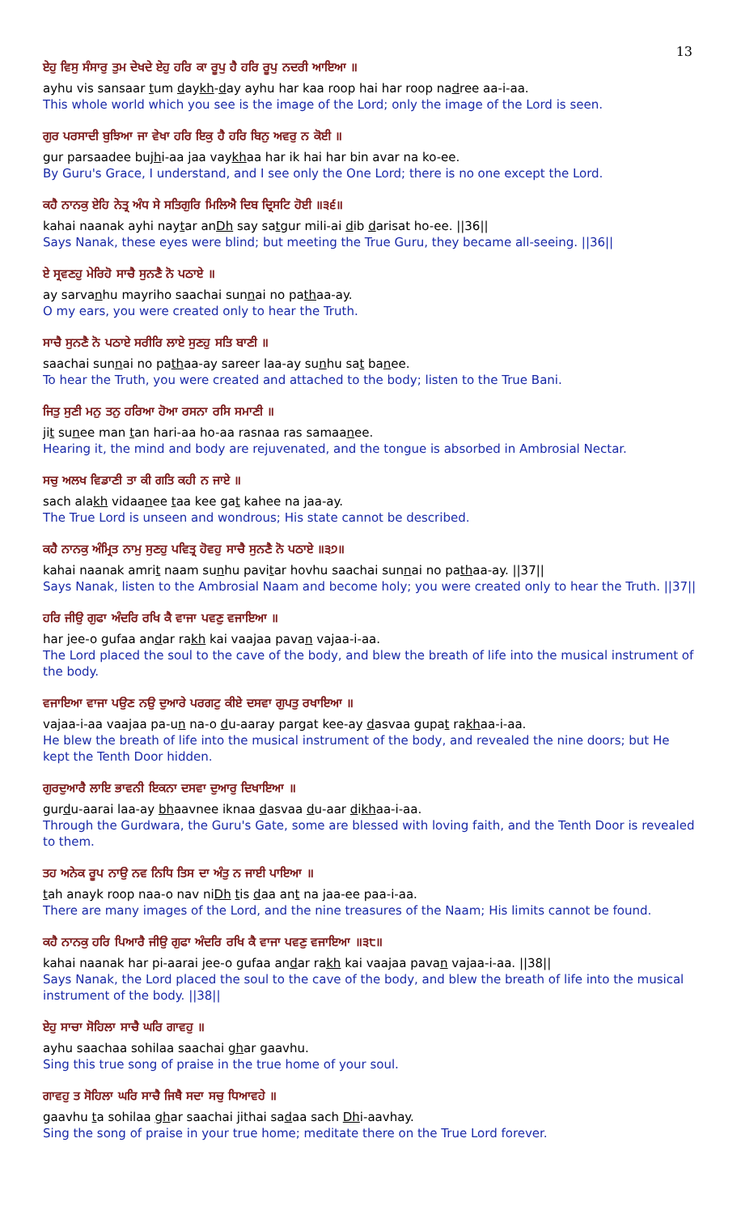13
ਏਹੁ ਵਿਸੁ ਸੰਸਾਰੁ ਤੁਮ ਦੇਖਦੇ ਏਹੁ ਹਰਿ ਕਾ ਰੂਪੁ ਹੈ ਹਰਿ ਰੂਪੁ ਨਦਰੀ ਆਇਆ ॥
ayhu vis sansaar tum daykh-day ayhu har kaa roop hai har roop nadree aa-i-aa.
This whole world which you see is the image of the Lord; only the image of the Lord is seen.
ਗੁਰ ਪਰਸਾਦੀ ਬੁਝਿਆ ਜਾ ਵੇਖਾ ਹਰਿ ਇਕੁ ਹੈ ਹਰਿ ਬਿਨੁ ਅਵਰੁ ਨ ਕੋਈ ॥
gur parsaadee bujhi-aa jaa vaykhaa har ik hai har bin avar na ko-ee.
By Guru's Grace, I understand, and I see only the One Lord; there is no one except the Lord.
ਕਹੈ ਨਾਨਕੁ ਏਹਿ ਨੇਤ੍ਰ ਅੰਧ ਸੇ ਸਤਿਗੁਰਿ ਮਿਲਿਐ ਦਿਬ ਦ੍ਰਿਸਟਿ ਹੋਈ ॥੩੬॥
kahai naanak ayhi naytar anDh say satgur mili-ai dib darisat ho-ee. ||36||
Says Nanak, these eyes were blind; but meeting the True Guru, they became all-seeing. ||36||
ਏ ਸ੍ਰਵਣਹੁ ਮੇਰਿਹੋ ਸਾਚੈ ਸੁਨਣੈ ਨੋ ਪਠਾਏ ॥
ay sarvanhu mayriho saachai sunnai no pathaa-ay.
O my ears, you were created only to hear the Truth.
ਸਾਚੈ ਸੁਨਣੈ ਨੋ ਪਠਾਏ ਸਰੀਰਿ ਲਾਏ ਸੁਣਹੁ ਸਤਿ ਬਾਣੀ ॥
saachai sunnai no pathaa-ay sareer laa-ay sunhu sat banee.
To hear the Truth, you were created and attached to the body; listen to the True Bani.
ਜਿਤੁ ਸੁਣੀ ਮਨੁ ਤਨੁ ਹਰਿਆ ਹੋਆ ਰਸਨਾ ਰਸਿ ਸਮਾਣੀ ॥
jit sunee man tan hari-aa ho-aa rasnaa ras samaanee.
Hearing it, the mind and body are rejuvenated, and the tongue is absorbed in Ambrosial Nectar.
ਸਚੁ ਅਲਖ ਵਿਡਾਣੀ ਤਾ ਕੀ ਗਤਿ ਕਹੀ ਨ ਜਾਏ ॥
sach alakh vidaanee taa kee gat kahee na jaa-ay.
The True Lord is unseen and wondrous; His state cannot be described.
ਕਹੈ ਨਾਨਕੁ ਅੰਮ੍ਰਿਤ ਨਾਮੁ ਸੁਣਹੁ ਪਵਿਤ੍ਰ ਹੋਵਹੁ ਸਾਚੈ ਸੁਨਣੈ ਨੋ ਪਠਾਏ ॥੩੭॥
kahai naanak amrit naam sunhu pavitar hovhu saachai sunnai no pathaa-ay. ||37||
Says Nanak, listen to the Ambrosial Naam and become holy; you were created only to hear the Truth. ||37||
ਹਰਿ ਜੀਉ ਗੁਫਾ ਅੰਦਰਿ ਰਖਿ ਕੈ ਵਾਜਾ ਪਵਣੁ ਵਜਾਇਆ ॥
har jee-o gufaa andar rakh kai vaajaa pavan vajaa-i-aa.
The Lord placed the soul to the cave of the body, and blew the breath of life into the musical instrument of the body.
ਵਜਾਇਆ ਵਾਜਾ ਪਉਣ ਨਉ ਦੁਆਰੇ ਪਰਗਟੁ ਕੀਏ ਦਸਵਾ ਗੁਪਤੁ ਰਖਾਇਆ ॥
vajaa-i-aa vaajaa pa-un na-o du-aaray pargat kee-ay dasvaa gupat rakhaa-i-aa.
He blew the breath of life into the musical instrument of the body, and revealed the nine doors; but He kept the Tenth Door hidden.
ਗੁਰਦੁਆਰੈ ਲਾਇ ਭਾਵਨੀ ਇਕਨਾ ਦਸਵਾ ਦੁਆਰੁ ਦਿਖਾਇਆ ॥
gurdu-aarai laa-ay bhaavnee iknaa dasvaa du-aar dikhaa-i-aa.
Through the Gurdwara, the Guru's Gate, some are blessed with loving faith, and the Tenth Door is revealed to them.
ਤਹ ਅਨੇਕ ਰੂਪ ਨਾਉ ਨਵ ਨਿਧਿ ਤਿਸ ਦਾ ਅੰਤੁ ਨ ਜਾਈ ਪਾਇਆ ॥
tah anayk roop naa-o nav niDh tis daa ant na jaa-ee paa-i-aa.
There are many images of the Lord, and the nine treasures of the Naam; His limits cannot be found.
ਕਹੈ ਨਾਨਕੁ ਹਰਿ ਪਿਆਰੈ ਜੀਉ ਗੁਫਾ ਅੰਦਰਿ ਰਖਿ ਕੈ ਵਾਜਾ ਪਵਣੁ ਵਜਾਇਆ ॥੩੮॥
kahai naanak har pi-aarai jee-o gufaa andar rakh kai vaajaa pavan vajaa-i-aa. ||38||
Says Nanak, the Lord placed the soul to the cave of the body, and blew the breath of life into the musical instrument of the body. ||38||
ਏਹੁ ਸਾਚਾ ਸੋਹਿਲਾ ਸਾਚੈ ਘਰਿ ਗਾਵਹੁ ॥
ayhu saachaa sohilaa saachai ghar gaavhu.
Sing this true song of praise in the true home of your soul.
ਗਾਵਹੁ ਤ ਸੋਹਿਲਾ ਘਰਿ ਸਾਚੈ ਜਿਥੈ ਸਦਾ ਸਚੁ ਧਿਆਵਹੇ ॥
gaavhu ta sohilaa ghar saachai jithai sadaa sach Dhi-aavhay.
Sing the song of praise in your true home; meditate there on the True Lord forever.